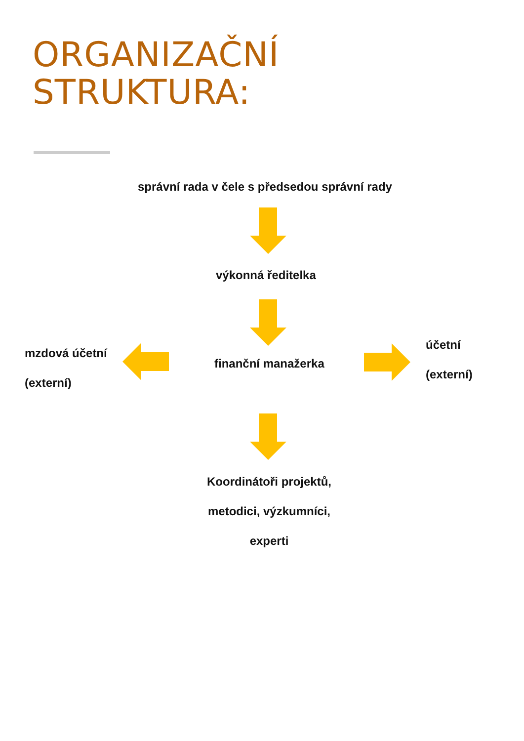ORGANIZAČNÍ
STRUKTURA:
správní rada v čele s předsedou správní rady
výkonná ředitelka
mzdová účetní
(externí)
finanční manažerka
účetní
(externí)
Koordinátoři projektů,
metodici, výzkumníci,
experti